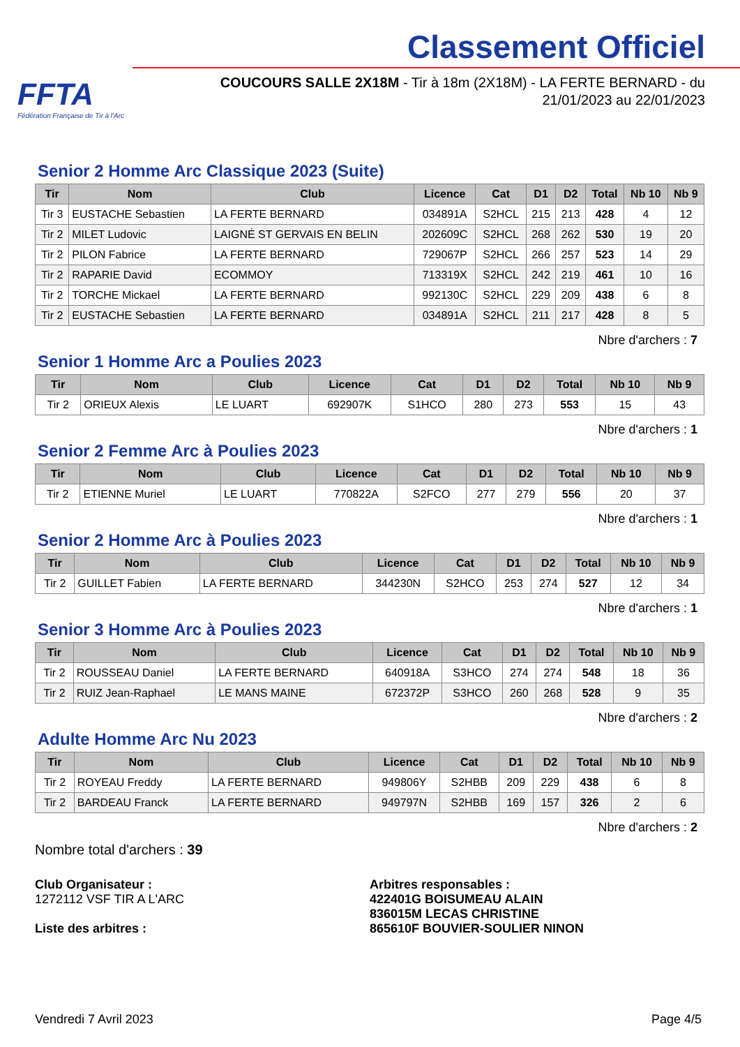FFTA
Fédération Française de Tir à l'Arc
Classement Officiel
COUCOURS SALLE 2X18M - Tir à 18m (2X18M) - LA FERTE BERNARD - du 21/01/2023 au 22/01/2023
Senior 2 Homme Arc Classique 2023 (Suite)
| Tir | Nom | Club | Licence | Cat | D1 | D2 | Total | Nb 10 | Nb 9 |
| --- | --- | --- | --- | --- | --- | --- | --- | --- | --- |
| Tir 3 | EUSTACHE Sebastien | LA FERTE BERNARD | 034891A | S2HCL | 215 | 213 | 428 | 4 | 12 |
| Tir 2 | MILET Ludovic | LAIGNÉ ST GERVAIS EN BELIN | 202609C | S2HCL | 268 | 262 | 530 | 19 | 20 |
| Tir 2 | PILON Fabrice | LA FERTE BERNARD | 729067P | S2HCL | 266 | 257 | 523 | 14 | 29 |
| Tir 2 | RAPARIE David | ECOMMOY | 713319X | S2HCL | 242 | 219 | 461 | 10 | 16 |
| Tir 2 | TORCHE Mickael | LA FERTE BERNARD | 992130C | S2HCL | 229 | 209 | 438 | 6 | 8 |
| Tir 2 | EUSTACHE Sebastien | LA FERTE BERNARD | 034891A | S2HCL | 211 | 217 | 428 | 8 | 5 |
Nbre d'archers : 7
Senior 1 Homme Arc a Poulies 2023
| Tir | Nom | Club | Licence | Cat | D1 | D2 | Total | Nb 10 | Nb 9 |
| --- | --- | --- | --- | --- | --- | --- | --- | --- | --- |
| Tir 2 | ORIEUX Alexis | LE LUART | 692907K | S1HCO | 280 | 273 | 553 | 15 | 43 |
Nbre d'archers : 1
Senior 2 Femme Arc à Poulies 2023
| Tir | Nom | Club | Licence | Cat | D1 | D2 | Total | Nb 10 | Nb 9 |
| --- | --- | --- | --- | --- | --- | --- | --- | --- | --- |
| Tir 2 | ETIENNE Muriel | LE LUART | 770822A | S2FCO | 277 | 279 | 556 | 20 | 37 |
Nbre d'archers : 1
Senior 2 Homme Arc à Poulies 2023
| Tir | Nom | Club | Licence | Cat | D1 | D2 | Total | Nb 10 | Nb 9 |
| --- | --- | --- | --- | --- | --- | --- | --- | --- | --- |
| Tir 2 | GUILLET Fabien | LA FERTE BERNARD | 344230N | S2HCO | 253 | 274 | 527 | 12 | 34 |
Nbre d'archers : 1
Senior 3 Homme Arc à Poulies 2023
| Tir | Nom | Club | Licence | Cat | D1 | D2 | Total | Nb 10 | Nb 9 |
| --- | --- | --- | --- | --- | --- | --- | --- | --- | --- |
| Tir 2 | ROUSSEAU Daniel | LA FERTE BERNARD | 640918A | S3HCO | 274 | 274 | 548 | 18 | 36 |
| Tir 2 | RUIZ Jean-Raphael | LE MANS MAINE | 672372P | S3HCO | 260 | 268 | 528 | 9 | 35 |
Nbre d'archers : 2
Adulte Homme Arc Nu 2023
| Tir | Nom | Club | Licence | Cat | D1 | D2 | Total | Nb 10 | Nb 9 |
| --- | --- | --- | --- | --- | --- | --- | --- | --- | --- |
| Tir 2 | ROYEAU Freddy | LA FERTE BERNARD | 949806Y | S2HBB | 209 | 229 | 438 | 6 | 8 |
| Tir 2 | BARDEAU Franck | LA FERTE BERNARD | 949797N | S2HBB | 169 | 157 | 326 | 2 | 6 |
Nbre d'archers : 2
Nombre total d'archers : 39
Club Organisateur :
1272112 VSF TIR A L'ARC
Liste des arbitres :
Arbitres responsables :
422401G BOISUMEAU ALAIN
836015M LECAS CHRISTINE
865610F BOUVIER-SOULIER NINON
Vendredi 7 Avril 2023 Page 4/5